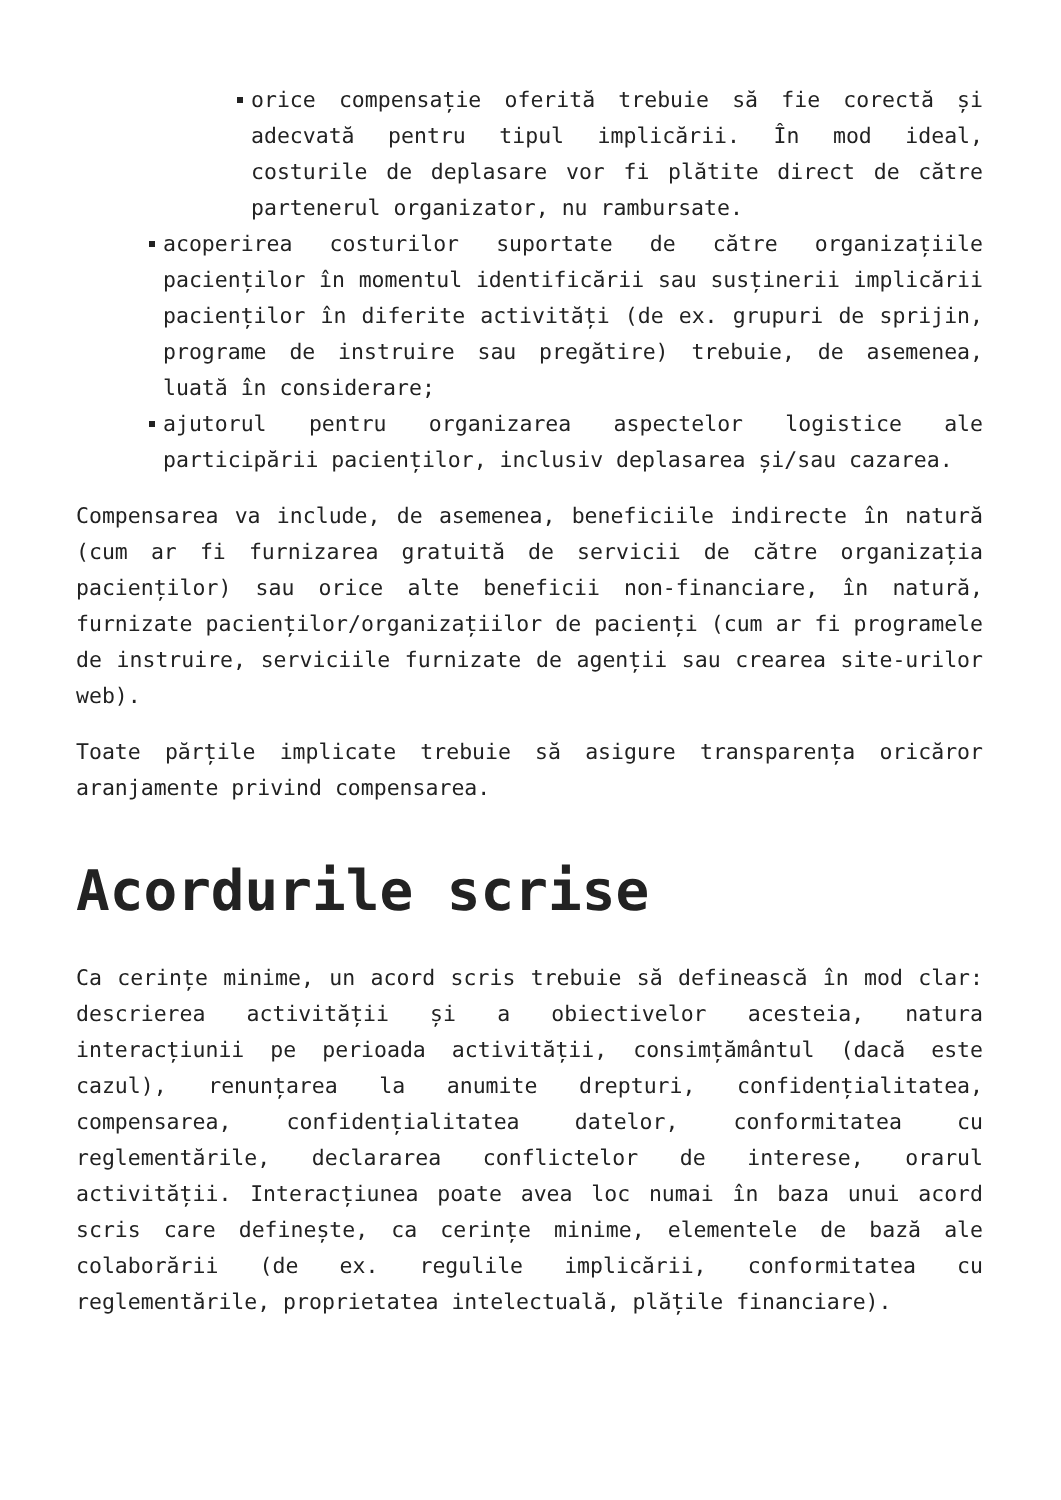orice compensație oferită trebuie să fie corectă și adecvată pentru tipul implicării. În mod ideal, costurile de deplasare vor fi plătite direct de către partenerul organizator, nu rambursate.
acoperirea costurilor suportate de către organizațiile pacienților în momentul identificării sau susținerii implicării pacienților în diferite activități (de ex. grupuri de sprijin, programe de instruire sau pregătire) trebuie, de asemenea, luată în considerare;
ajutorul pentru organizarea aspectelor logistice ale participării pacienților, inclusiv deplasarea și/sau cazarea.
Compensarea va include, de asemenea, beneficiile indirecte în natură (cum ar fi furnizarea gratuită de servicii de către organizația pacienților) sau orice alte beneficii non-financiare, în natură, furnizate pacienților/organizațiilor de pacienți (cum ar fi programele de instruire, serviciile furnizate de agenții sau crearea site-urilor web).
Toate părțile implicate trebuie să asigure transparența oricăror aranjamente privind compensarea.
Acordurile scrise
Ca cerințe minime, un acord scris trebuie să definească în mod clar: descrierea activității și a obiectivelor acesteia, natura interacțiunii pe perioada activității, consimțământul (dacă este cazul), renunțarea la anumite drepturi, confidențialitatea, compensarea, confidențialitatea datelor, conformitatea cu reglementările, declararea conflictelor de interese, orarul activității. Interacțiunea poate avea loc numai în baza unui acord scris care definește, ca cerințe minime, elementele de bază ale colaborării (de ex. regulile implicării, conformitatea cu reglementările, proprietatea intelectuală, plățile financiare).